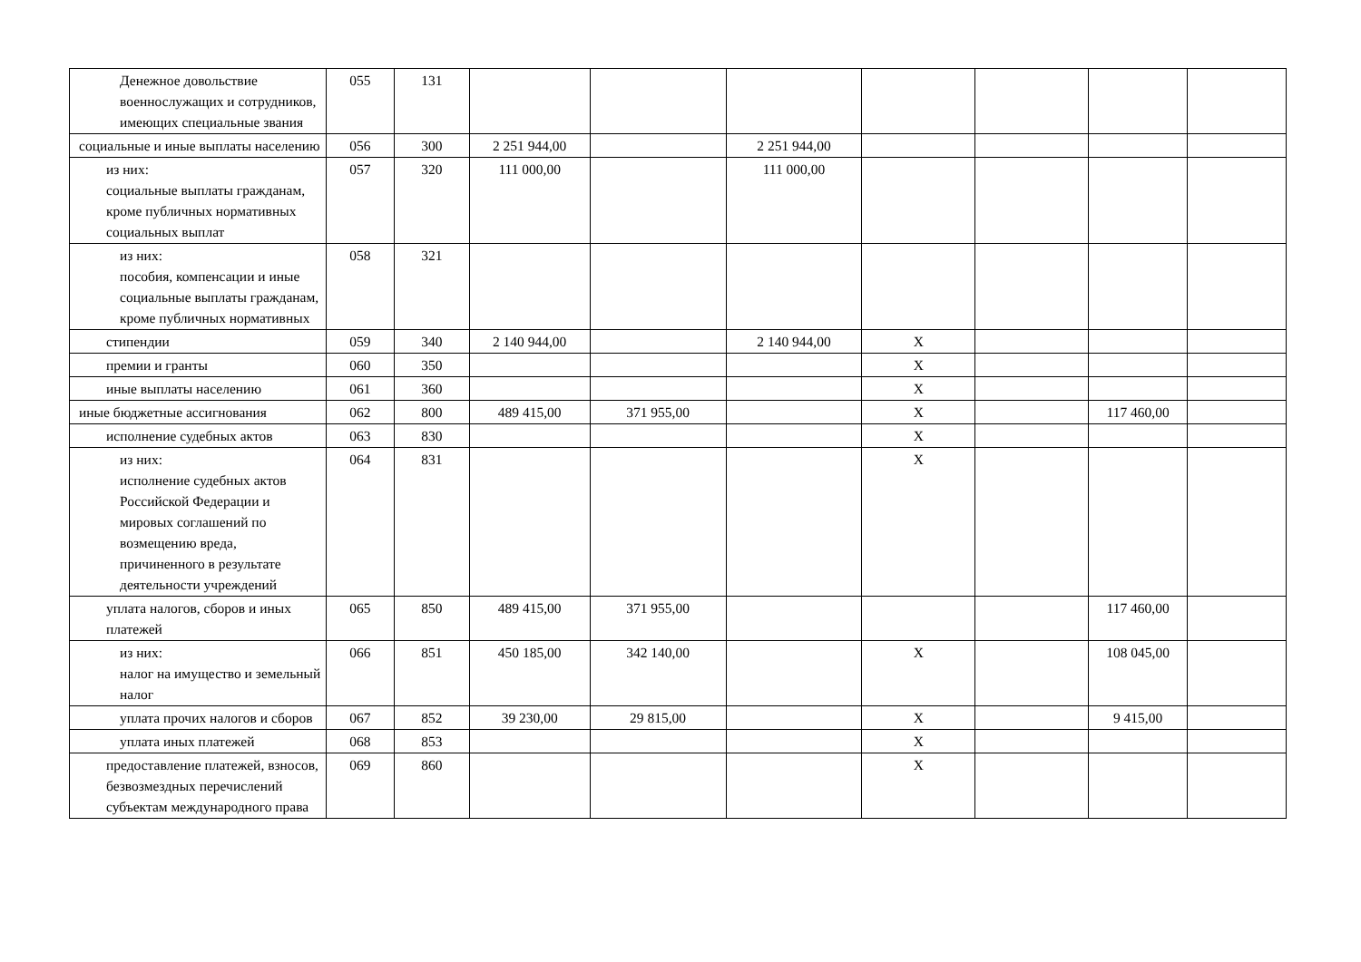| Денежное довольствие военнослужащих и сотрудников, имеющих специальные звания | 055 | 131 | | | | | | | |
| социальные и иные выплаты населению | 056 | 300 | 2 251 944,00 | | 2 251 944,00 | | | | |
| из них: социальные выплаты гражданам, кроме публичных нормативных социальных выплат | 057 | 320 | 111 000,00 | | 111 000,00 | | | | |
| из них: пособия, компенсации и иные социальные выплаты гражданам, кроме публичных нормативных | 058 | 321 | | | | | | | |
| стипендии | 059 | 340 | 2 140 944,00 | | 2 140 944,00 | X | | | |
| премии и гранты | 060 | 350 | | | | X | | | |
| иные выплаты населению | 061 | 360 | | | | X | | | |
| иные бюджетные ассигнования | 062 | 800 | 489 415,00 | 371 955,00 | | X | | 117 460,00 | |
| исполнение судебных актов | 063 | 830 | | | | X | | | |
| из них: исполнение судебных актов Российской Федерации и мировых соглашений по возмещению вреда, причиненного в результате деятельности учреждений | 064 | 831 | | | | X | | | |
| уплата налогов, сборов и иных платежей | 065 | 850 | 489 415,00 | 371 955,00 | | | | 117 460,00 | |
| из них: налог на имущество и земельный налог | 066 | 851 | 450 185,00 | 342 140,00 | | X | | 108 045,00 | |
| уплата прочих налогов и сборов | 067 | 852 | 39 230,00 | 29 815,00 | | X | | 9 415,00 | |
| уплата иных платежей | 068 | 853 | | | | X | | | |
| предоставление платежей, взносов, безвозмездных перечислений субъектам международного права | 069 | 860 | | | | X | | | |